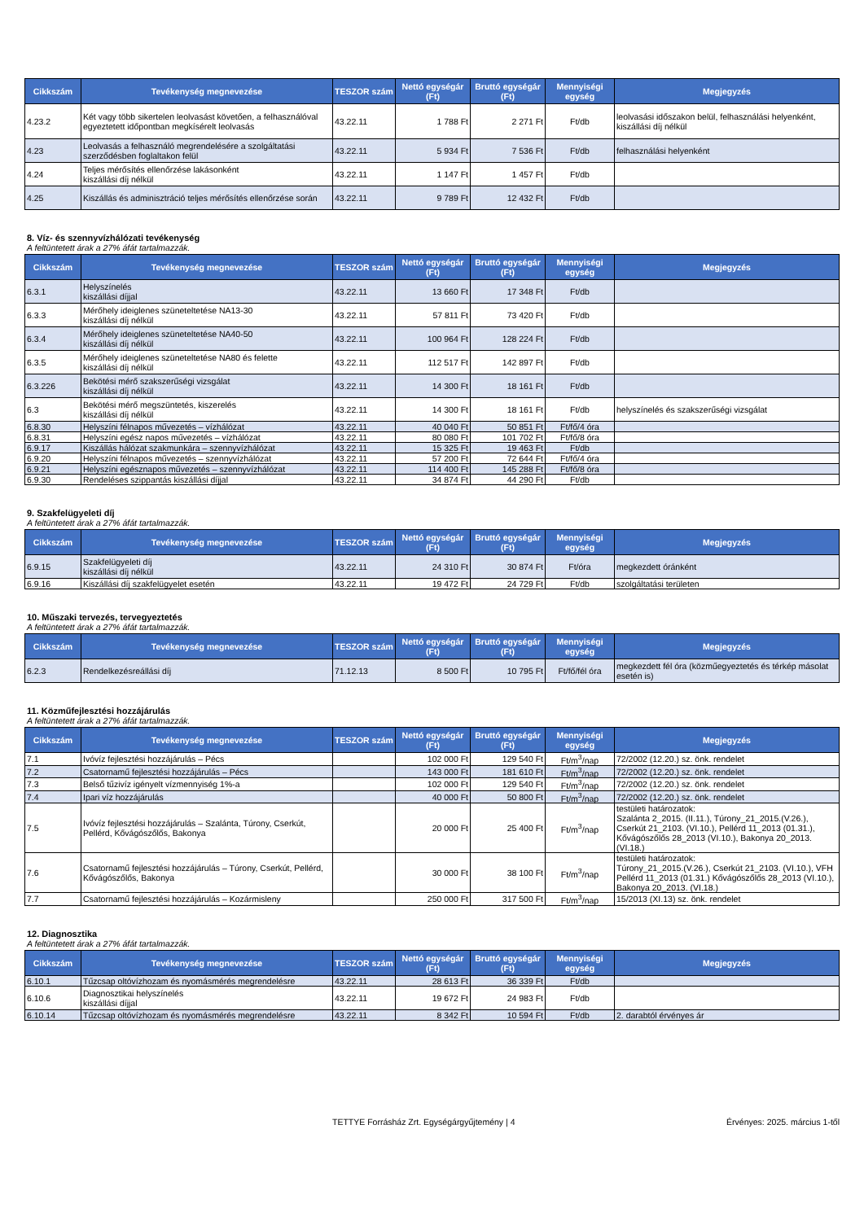| Cikkszám | Tevékenység megnevezése | TESZOR szám | Nettó egységár (Ft) | Bruttó egységár (Ft) | Mennyiségi egység | Megjegyzés |
| --- | --- | --- | --- | --- | --- | --- |
| 4.23.2 | Két vagy több sikertelen leolvasást követően, a felhasználóval egyeztetett időpontban megkísérelt leolvasás | 43.22.11 | 1 788 Ft | 2 271 Ft | Ft/db | leolvasási időszakon belül, felhasználási helyenként, kiszállási díj nélkül |
| 4.23 | Leolvasás a felhasználó megrendelésére a szolgáltatási szerződésben foglaltakon felül | 43.22.11 | 5 934 Ft | 7 536 Ft | Ft/db | felhasználási helyenként |
| 4.24 | Teljes mérősítés ellenőrzése lakásonként kiszállási díj nélkül | 43.22.11 | 1 147 Ft | 1 457 Ft | Ft/db | |
| 4.25 | Kiszállás és adminisztráció teljes mérősítés ellenőrzése során | 43.22.11 | 9 789 Ft | 12 432 Ft | Ft/db | |
8. Víz- és szennyvízhálózati tevékenység
A feltüntetett árak a 27% áfát tartalmazzák.
| Cikkszám | Tevékenység megnevezése | TESZOR szám | Nettó egységár (Ft) | Bruttó egységár (Ft) | Mennyiségi egység | Megjegyzés |
| --- | --- | --- | --- | --- | --- | --- |
| 6.3.1 | Helyszínelés kiszállási díjjal | 43.22.11 | 13 660 Ft | 17 348 Ft | Ft/db | |
| 6.3.3 | Mérőhely ideiglenes szüneteltetése NA13-30 kiszállási díj nélkül | 43.22.11 | 57 811 Ft | 73 420 Ft | Ft/db | |
| 6.3.4 | Mérőhely ideiglenes szüneteltetése NA40-50 kiszállási díj nélkül | 43.22.11 | 100 964 Ft | 128 224 Ft | Ft/db | |
| 6.3.5 | Mérőhely ideiglenes szüneteltetése NA80 és felette kiszállási díj nélkül | 43.22.11 | 112 517 Ft | 142 897 Ft | Ft/db | |
| 6.3.226 | Bekötési mérő szakszerűségi vizsgálat kiszállási díj nélkül | 43.22.11 | 14 300 Ft | 18 161 Ft | Ft/db | |
| 6.3 | Bekötési mérő megszüntetés, kiszerelés kiszállási díj nélkül | 43.22.11 | 14 300 Ft | 18 161 Ft | Ft/db | helyszínelés és szakszerűségi vizsgálat |
| 6.8.30 | Helyszíni félnapos művezetés – vízhálózat | 43.22.11 | 40 040 Ft | 50 851 Ft | Ft/fő/4 óra | |
| 6.8.31 | Helyszíni egész napos művezetés – vízhálózat | 43.22.11 | 80 080 Ft | 101 702 Ft | Ft/fő/8 óra | |
| 6.9.17 | Kiszállás hálózat szakmunkára – szennyvízhálózat | 43.22.11 | 15 325 Ft | 19 463 Ft | Ft/db | |
| 6.9.20 | Helyszíni félnapos művezetés – szennyvízhálózat | 43.22.11 | 57 200 Ft | 72 644 Ft | Ft/fő/4 óra | |
| 6.9.21 | Helyszíni egésznapos művezetés – szennyvízhálózat | 43.22.11 | 114 400 Ft | 145 288 Ft | Ft/fő/8 óra | |
| 6.9.30 | Rendeléses szippantás kiszállási díjjal | 43.22.11 | 34 874 Ft | 44 290 Ft | Ft/db | |
9. Szakfelügyeleti díj
A feltüntetett árak a 27% áfát tartalmazzák.
| Cikkszám | Tevékenység megnevezése | TESZOR szám | Nettó egységár (Ft) | Bruttó egységár (Ft) | Mennyiségi egység | Megjegyzés |
| --- | --- | --- | --- | --- | --- | --- |
| 6.9.15 | Szakfelügyeleti díj kiszállási díj nélkül | 43.22.11 | 24 310 Ft | 30 874 Ft | Ft/óra | megkezdett óránként |
| 6.9.16 | Kiszállási díj szakfelügyelet esetén | 43.22.11 | 19 472 Ft | 24 729 Ft | Ft/db | szolgáltatási területen |
10. Műszaki tervezés, tervegyeztetés
A feltüntetett árak a 27% áfát tartalmazzák.
| Cikkszám | Tevékenység megnevezése | TESZOR szám | Nettó egységár (Ft) | Bruttó egységár (Ft) | Mennyiségi egység | Megjegyzés |
| --- | --- | --- | --- | --- | --- | --- |
| 6.2.3 | Rendelkezésreállási díj | 71.12.13 | 8 500 Ft | 10 795 Ft | Ft/fő/fél óra | megkezdett fél óra (közműegyeztetés és térkép másolat esetén is) |
11. Közműfejlesztési hozzájárulás
A feltüntetett árak a 27% áfát tartalmazzák.
| Cikkszám | Tevékenység megnevezése | TESZOR szám | Nettó egységár (Ft) | Bruttó egységár (Ft) | Mennyiségi egység | Megjegyzés |
| --- | --- | --- | --- | --- | --- | --- |
| 7.1 | Ivóvíz fejlesztési hozzájárulás – Pécs | | 102 000 Ft | 129 540 Ft | Ft/m<sup>3</sup>/nap | 72/2002 (12.20.) sz. önk. rendelet |
| 7.2 | Csatornamű fejlesztési hozzájárulás – Pécs | | 143 000 Ft | 181 610 Ft | Ft/m<sup>3</sup>/nap | 72/2002 (12.20.) sz. önk. rendelet |
| 7.3 | Belső tűzivíz igényelt vízmennyiség 1%-a | | 102 000 Ft | 129 540 Ft | Ft/m<sup>3</sup>/nap | 72/2002 (12.20.) sz. önk. rendelet |
| 7.4 | Ipari víz hozzájárulás | | 40 000 Ft | 50 800 Ft | Ft/m<sup>3</sup>/nap | 72/2002 (12.20.) sz. önk. rendelet |
| 7.5 | Ivóvíz fejlesztési hozzájárulás – Szalánta, Túrony, Cserkút, Pellérd, Kővágószőlős, Bakonya | | 20 000 Ft | 25 400 Ft | Ft/m<sup>3</sup>/nap | testületi határozatok: Szalánta 2_2015. (II.11.), Túrony_21_2015.(V.26.), Cserkút 21_2103. (VI.10.), Pellérd 11_2013 (01.31.), Kővágószőlős 28_2013 (VI.10.), Bakonya 20_2013. (VI.18.) |
| 7.6 | Csatornamű fejlesztési hozzájárulás – Túrony, Cserkút, Pellérd, Kővágószőlős, Bakonya | | 30 000 Ft | 38 100 Ft | Ft/m<sup>3</sup>/nap | testületi határozatok: Túrony_21_2015.(V.26.), Cserkút 21_2103. (VI.10.), VFH Pellérd 11_2013 (01.31.) Kővágószőlős 28_2013 (VI.10.), Bakonya 20_2013. (VI.18.) |
| 7.7 | Csatornamű fejlesztési hozzájárulás – Kozármisleny | | 250 000 Ft | 317 500 Ft | Ft/m<sup>3</sup>/nap | 15/2013 (XI.13) sz. önk. rendelet |
12. Diagnosztika
A feltüntetett árak a 27% áfát tartalmazzák.
| Cikkszám | Tevékenység megnevezése | TESZOR szám | Nettó egységár (Ft) | Bruttó egységár (Ft) | Mennyiségi egység | Megjegyzés |
| --- | --- | --- | --- | --- | --- | --- |
| 6.10.1 | Tűzcsap oltóvízhozam és nyomásmérés megrendelésre | 43.22.11 | 28 613 Ft | 36 339 Ft | Ft/db | |
| 6.10.6 | Diagnosztikai helyszínelés kiszállási díjjal | 43.22.11 | 19 672 Ft | 24 983 Ft | Ft/db | |
| 6.10.14 | Tűzcsap oltóvízhozam és nyomásmérés megrendelésre | 43.22.11 | 8 342 Ft | 10 594 Ft | Ft/db | 2. darabtól érvényes ár |
TETTYE Forrásház Zrt. Egységárgyűjtemény | 4 Érvényes: 2025. március 1-től